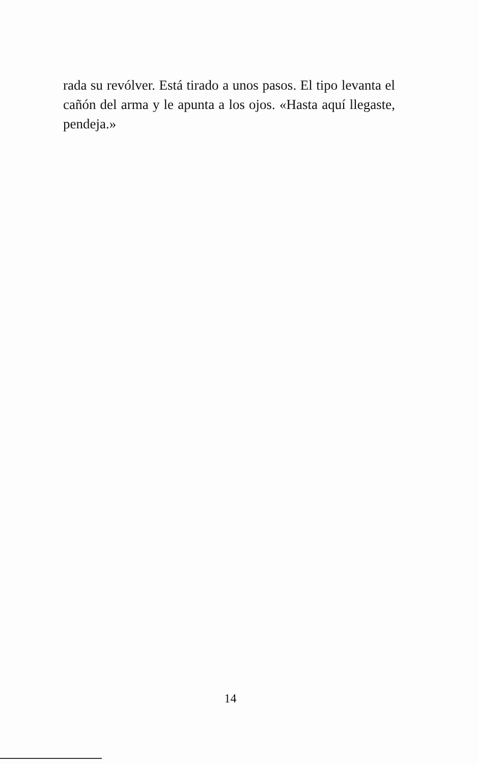rada su revólver. Está tirado a unos pasos. El tipo levanta el cañón del arma y le apunta a los ojos. «Hasta aquí llegaste, pendeja.»
14